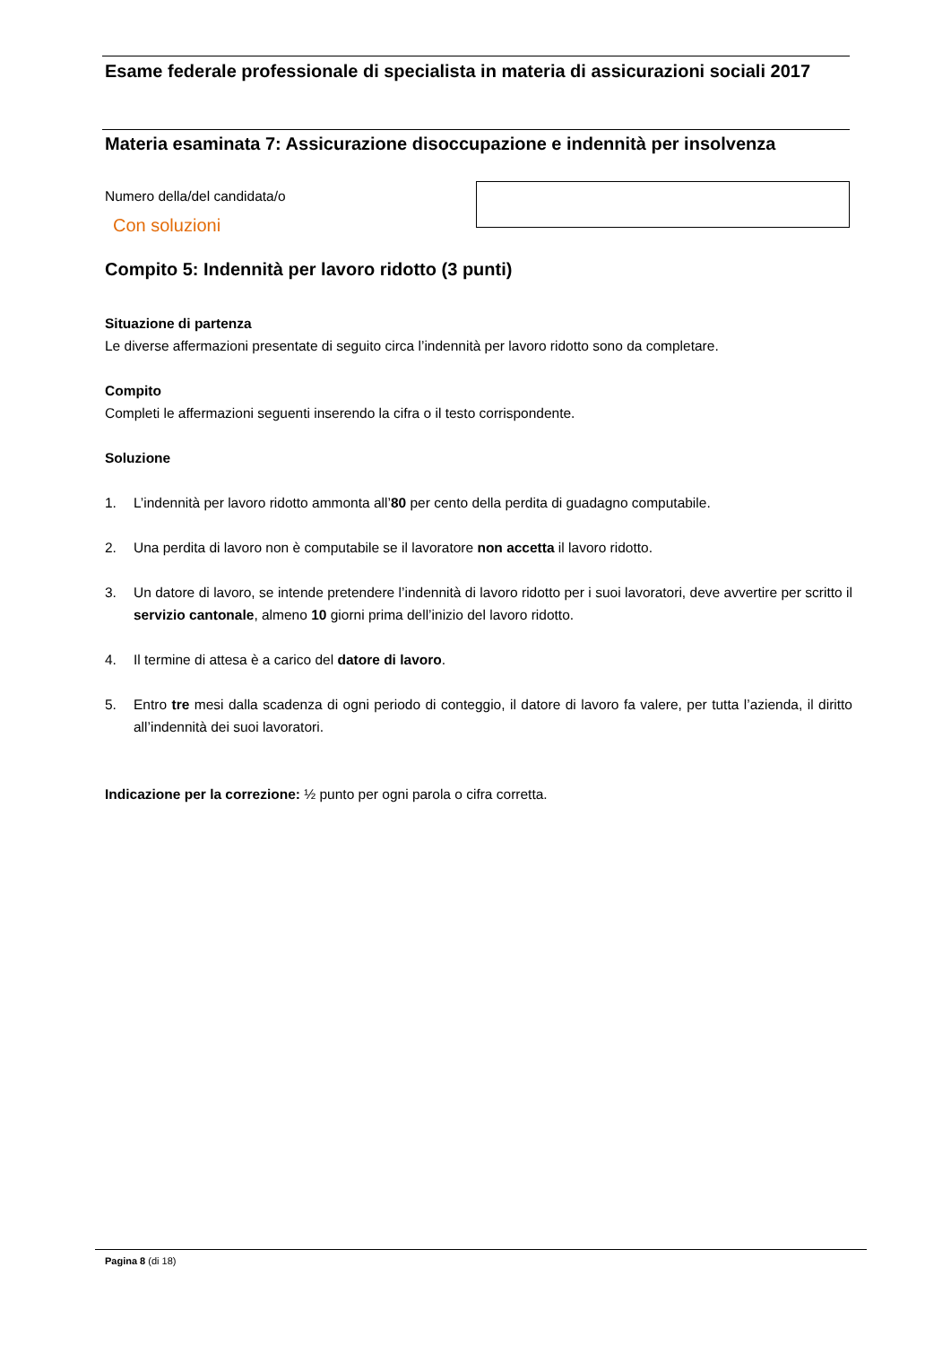Esame federale professionale di specialista in materia di assicurazioni sociali 2017
Materia esaminata 7: Assicurazione disoccupazione e indennità per insolvenza
Numero della/del candidata/o
Con soluzioni
Compito 5: Indennità per lavoro ridotto (3 punti)
Situazione di partenza
Le diverse affermazioni presentate di seguito circa l’indennità per lavoro ridotto sono da completare.
Compito
Completi le affermazioni seguenti inserendo la cifra o il testo corrispondente.
Soluzione
1. L’indennità per lavoro ridotto ammonta all’80 per cento della perdita di guadagno computabile.
2. Una perdita di lavoro non è computabile se il lavoratore non accetta il lavoro ridotto.
3. Un datore di lavoro, se intende pretendere l’indennità di lavoro ridotto per i suoi lavoratori, deve avvertire per scritto il servizio cantonale, almeno 10 giorni prima dell’inizio del lavoro ridotto.
4. Il termine di attesa è a carico del datore di lavoro.
5. Entro tre mesi dalla scadenza di ogni periodo di conteggio, il datore di lavoro fa valere, per tutta l’azienda, il diritto all’indennità dei suoi lavoratori.
Indicazione per la correzione: ½ punto per ogni parola o cifra corretta.
Pagina 8 (di 18)